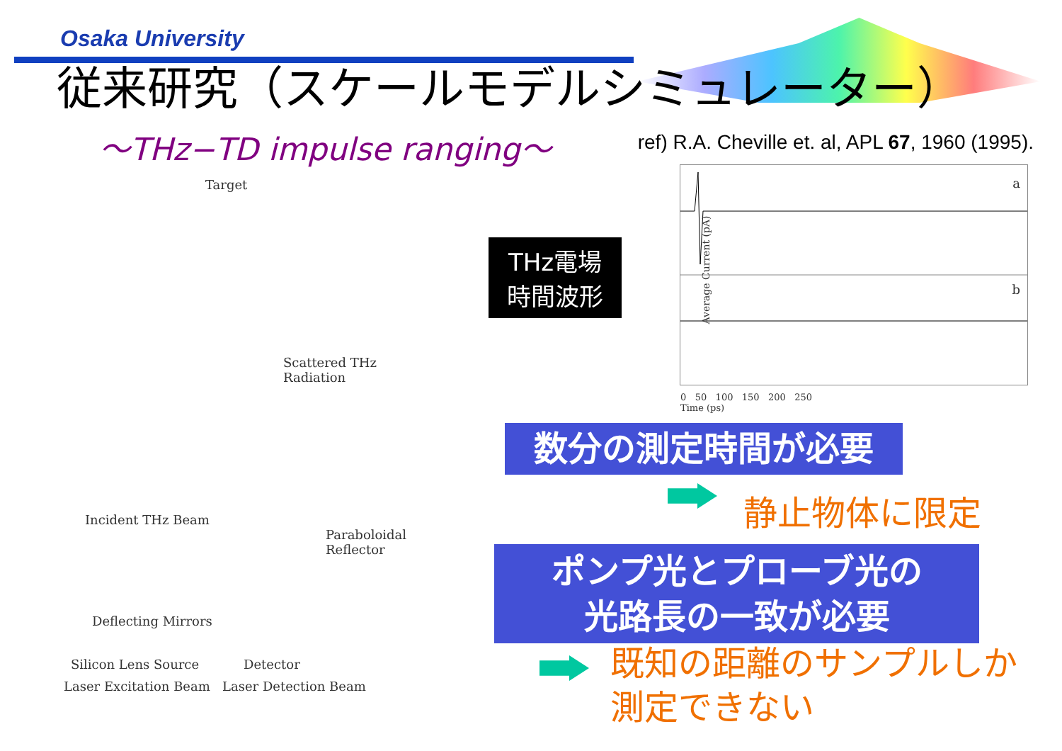Osaka University
従来研究（スケールモデルシミュレーター）
～THz−TD impulse ranging～
ref) R.A. Cheville et. al, APL 67, 1960 (1995).
Target
Scattered THz Radiation
Incident THz Beam
Paraboloidal Reflector
Deflecting Mirrors
Silicon Lens Source Detector
Laser Excitation Beam Laser Detection Beam
THz電場
時間波形
Average Current (pA)
a
b
0 50 100 150 200 250
Time (ps)
数分の測定時間が必要
静止物体に限定
ポンプ光とプローブ光の
光路長の一致が必要
既知の距離のサンプルしか
測定できない